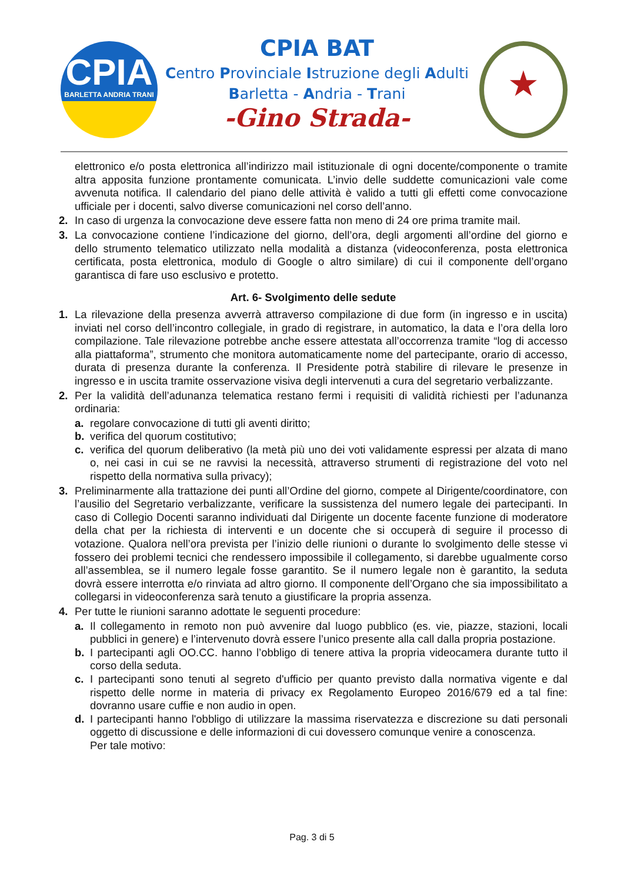CPIA
BARLETTA ANDRIA TRANI
CPIA BAT
Centro Provinciale Istruzione degli Adulti
Barletta - Andria - Trani
-Gino Strada-
★
elettronico e/o posta elettronica all’indirizzo mail istituzionale di ogni docente/componente o tramite altra apposita funzione prontamente comunicata. L’invio delle suddette comunicazioni vale come avvenuta notifica. Il calendario del piano delle attività è valido a tutti gli effetti come convocazione ufficiale per i docenti, salvo diverse comunicazioni nel corso dell’anno.
2. In caso di urgenza la convocazione deve essere fatta non meno di 24 ore prima tramite mail.
3. La convocazione contiene l’indicazione del giorno, dell’ora, degli argomenti all’ordine del giorno e dello strumento telematico utilizzato nella modalità a distanza (videoconferenza, posta elettronica certificata, posta elettronica, modulo di Google o altro similare) di cui il componente dell’organo garantisca di fare uso esclusivo e protetto.
Art. 6- Svolgimento delle sedute
1. La rilevazione della presenza avverrà attraverso compilazione di due form (in ingresso e in uscita) inviati nel corso dell’incontro collegiale, in grado di registrare, in automatico, la data e l’ora della loro compilazione. Tale rilevazione potrebbe anche essere attestata all’occorrenza tramite “log di accesso alla piattaforma”, strumento che monitora automaticamente nome del partecipante, orario di accesso, durata di presenza durante la conferenza. Il Presidente potrà stabilire di rilevare le presenze in ingresso e in uscita tramite osservazione visiva degli intervenuti a cura del segretario verbalizzante.
2. Per la validità dell’adunanza telematica restano fermi i requisiti di validità richiesti per l’adunanza ordinaria:
a. regolare convocazione di tutti gli aventi diritto;
b. verifica del quorum costitutivo;
c. verifica del quorum deliberativo (la metà più uno dei voti validamente espressi per alzata di mano o, nei casi in cui se ne ravvisi la necessità, attraverso strumenti di registrazione del voto nel rispetto della normativa sulla privacy);
3. Preliminarmente alla trattazione dei punti all’Ordine del giorno, compete al Dirigente/coordinatore, con l’ausilio del Segretario verbalizzante, verificare la sussistenza del numero legale dei partecipanti. In caso di Collegio Docenti saranno individuati dal Dirigente un docente facente funzione di moderatore della chat per la richiesta di interventi e un docente che si occuperà di seguire il processo di votazione. Qualora nell’ora prevista per l’inizio delle riunioni o durante lo svolgimento delle stesse vi fossero dei problemi tecnici che rendessero impossibile il collegamento, si darebbe ugualmente corso all’assemblea, se il numero legale fosse garantito. Se il numero legale non è garantito, la seduta dovrà essere interrotta e/o rinviata ad altro giorno. Il componente dell’Organo che sia impossibilitato a collegarsi in videoconferenza sarà tenuto a giustificare la propria assenza.
4. Per tutte le riunioni saranno adottate le seguenti procedure:
a. Il collegamento in remoto non può avvenire dal luogo pubblico (es. vie, piazze, stazioni, locali pubblici in genere) e l’intervenuto dovrà essere l’unico presente alla call dalla propria postazione.
b. I partecipanti agli OO.CC. hanno l’obbligo di tenere attiva la propria videocamera durante tutto il corso della seduta.
c. I partecipanti sono tenuti al segreto d'ufficio per quanto previsto dalla normativa vigente e dal rispetto delle norme in materia di privacy ex Regolamento Europeo 2016/679 ed a tal fine: dovranno usare cuffie e non audio in open.
d. I partecipanti hanno l'obbligo di utilizzare la massima riservatezza e discrezione su dati personali oggetto di discussione e delle informazioni di cui dovessero comunque venire a conoscenza.
Per tale motivo:
Pag. 3 di 5